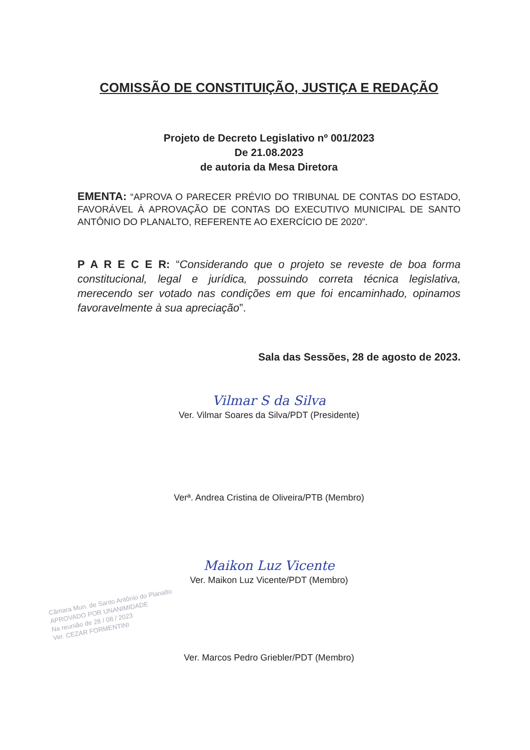COMISSÃO DE CONSTITUIÇÃO, JUSTIÇA E REDAÇÃO
Projeto de Decreto Legislativo nº 001/2023
De 21.08.2023
de autoria da Mesa Diretora
EMENTA: “APROVA O PARECER PRÉVIO DO TRIBUNAL DE CONTAS DO ESTADO, FAVORÁVEL À APROVAÇÃO DE CONTAS DO EXECUTIVO MUNICIPAL DE SANTO ANTÔNIO DO PLANALTO, REFERENTE AO EXERCÍCIO DE 2020”.
P A R E C E R: “Considerando que o projeto se reveste de boa forma constitucional, legal e jurídica, possuindo correta técnica legislativa, merecendo ser votado nas condições em que foi encaminhado, opinamos favoravelmente à sua apreciação”.
Sala das Sessões, 28 de agosto de 2023.
Vilmar S da Silva
Ver. Vilmar Soares da Silva/PDT (Presidente)
Verª. Andrea Cristina de Oliveira/PTB (Membro)
Maikon Luz Vicente
Ver. Maikon Luz Vicente/PDT (Membro)
Ver. Marcos Pedro Griebler/PDT (Membro)
Câmara Mun. de Santo Antônio do Planalto
APROVADO POR UNANIMIDADE
Na reunião de 28 / 08 / 2023
Ver. CEZAR FORMENTINI